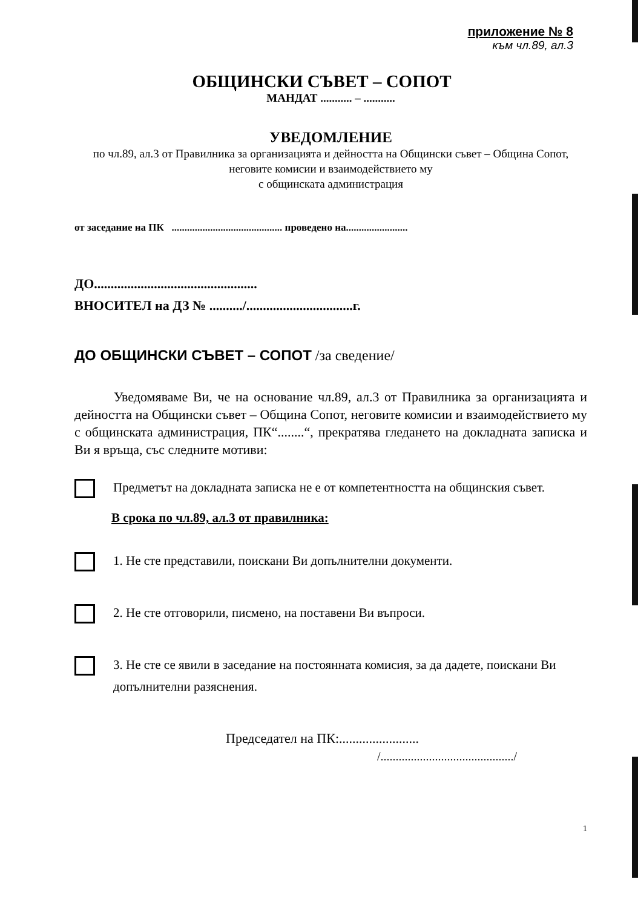приложение № 8
към чл.89, ал.3
ОБЩИНСКИ СЪВЕТ – СОПОТ
МАНДАТ ........... – ...........
УВЕДОМЛЕНИЕ
по чл.89, ал.3 от Правилника за организацията и дейността на Общински съвет – Община Сопот, неговите комисии и взаимодействието му
с общинската администрация
от заседание на ПК ........................................... проведено на........................
ДО.................................................
ВНОСИТЕЛ на ДЗ № ........../................................г.
ДО ОБЩИНСКИ СЪВЕТ – СОПОТ /за сведение/
Уведомяваме Ви, че на основание чл.89, ал.3 от Правилника за организацията и дейността на Общински съвет – Община Сопот, неговите комисии и взаимодействието му с общинската администрация, ПК“........“, прекратява гледането на докладната записка и Ви я връща, със следните мотиви:
Предметът на докладната записка не е от компетентността на общинския съвет.
В срока по чл.89, ал.3 от правилника:
1. Не сте представили, поискани Ви допълнителни документи.
2. Не сте отговорили, писмено, на поставени Ви въпроси.
3. Не сте се явили в заседание на постоянната комисия, за да дадете, поискани Ви допълнителни разяснения.
Председател на ПК:........................
/............................................/
1